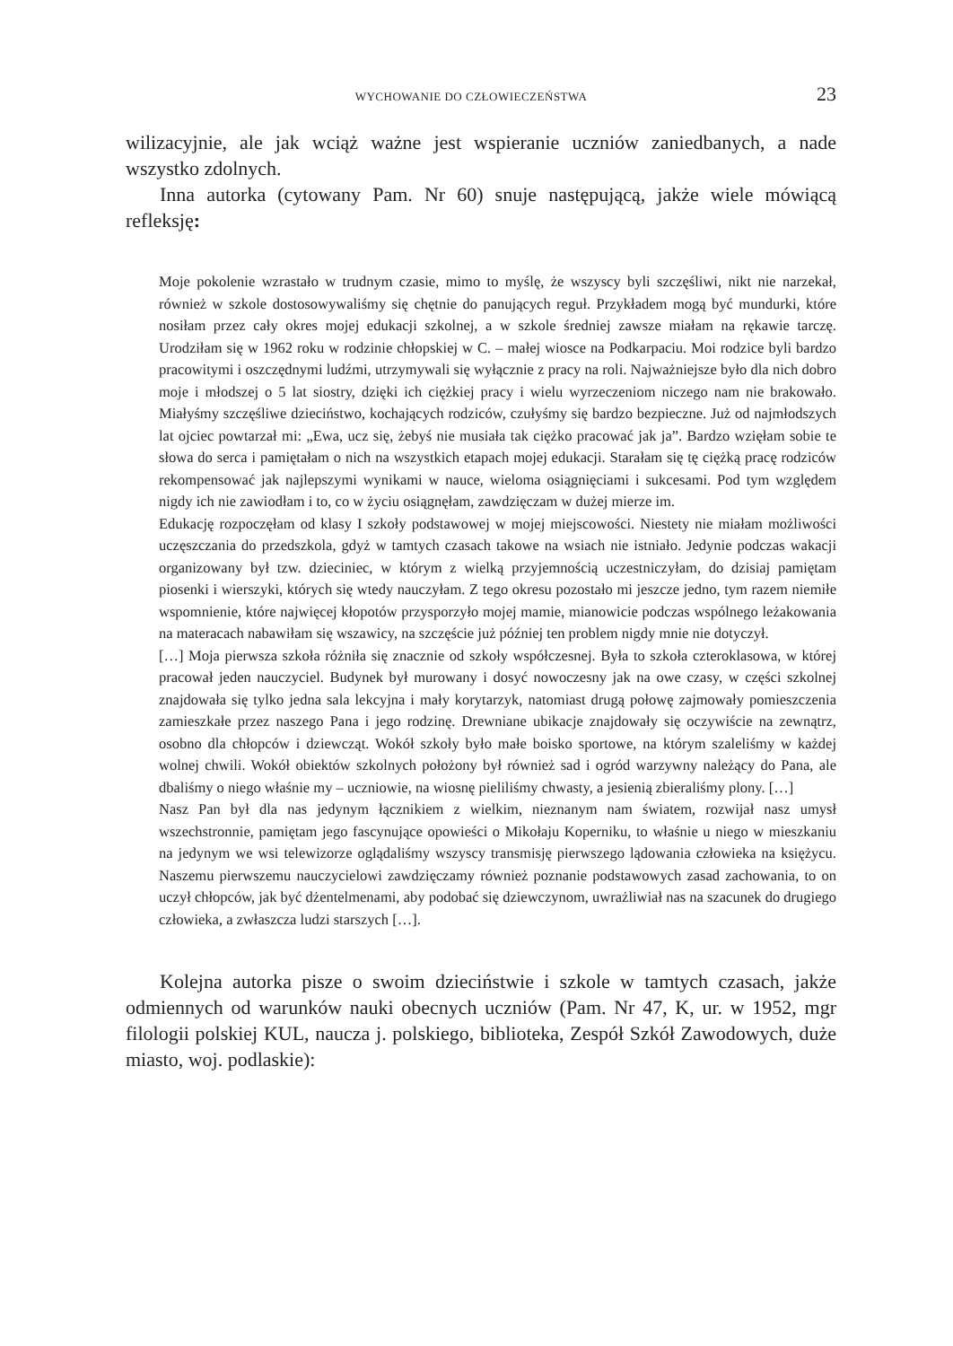WYCHOWANIE DO CZŁOWIECZEŃSTWA 23
wilizacyjnie, ale jak wciąż ważne jest wspieranie uczniów zaniedbanych, a nade wszystko zdolnych.
Inna autorka (cytowany Pam. Nr 60) snuje następującą, jakże wiele mówiącą refleksję:
Moje pokolenie wzrastało w trudnym czasie, mimo to myślę, że wszyscy byli szczęśliwi, nikt nie narzekał, również w szkole dostosowywaliśmy się chętnie do panujących reguł. Przykładem mogą być mundurki, które nosiłam przez cały okres mojej edukacji szkolnej, a w szkole średniej zawsze miałam na rękawie tarczę. Urodziłam się w 1962 roku w rodzinie chłopskiej w C. – małej wiosce na Podkarpaciu. Moi rodzice byli bardzo pracowitymi i oszczędnymi ludźmi, utrzymywali się wyłącznie z pracy na roli. Najważniejsze było dla nich dobro moje i młodszej o 5 lat siostry, dzięki ich ciężkiej pracy i wielu wyrzeczeniom niczego nam nie brakowało. Miałyśmy szczęśliwe dzieciństwo, kochających rodziców, czułyśmy się bardzo bezpieczne. Już od najmłodszych lat ojciec powtarzał mi: „Ewa, ucz się, żebyś nie musiała tak ciężko pracować jak ja”. Bardzo wzięłam sobie te słowa do serca i pamiętałam o nich na wszystkich etapach mojej edukacji. Starałam się tę ciężką pracę rodziców rekompensować jak najlepszymi wynikami w nauce, wieloma osiągnięciami i sukcesami. Pod tym względem nigdy ich nie zawiodłam i to, co w życiu osiągnęłam, zawdzięczam w dużej mierze im.
Edukację rozpoczęłam od klasy I szkoły podstawowej w mojej miejscowości. Niestety nie miałam możliwości uczęszczania do przedszkola, gdyż w tamtych czasach takowe na wsiach nie istniało. Jedynie podczas wakacji organizowany był tzw. dzieciniec, w którym z wielką przyjemnością uczestniczyłam, do dzisiaj pamiętam piosenki i wierszyki, których się wtedy nauczyłam. Z tego okresu pozostało mi jeszcze jedno, tym razem niemiłe wspomnienie, które najwięcej kłopotów przysporzyło mojej mamie, mianowicie podczas wspólnego leżakowania na materacach nabawiłam się wszawicy, na szczęście już później ten problem nigdy mnie nie dotyczył.
[…] Moja pierwsza szkoła różniła się znacznie od szkoły współczesnej. Była to szkoła czteroklasowa, w której pracował jeden nauczyciel. Budynek był murowany i dosyć nowoczesny jak na owe czasy, w części szkolnej znajdowała się tylko jedna sala lekcyjna i mały korytarzyk, natomiast drugą połowę zajmowały pomieszczenia zamieszkałe przez naszego Pana i jego rodzinę. Drewniane ubikacje znajdowały się oczywiście na zewnątrz, osobno dla chłopców i dziewcząt. Wokół szkoły było małe boisko sportowe, na którym szaleliśmy w każdej wolnej chwili. Wokół obiektów szkolnych położony był również sad i ogród warzywny należący do Pana, ale dbaliśmy o niego właśnie my – uczniowie, na wiosnę pieliliśmy chwasty, a jesienią zbieraliśmy plony. […]
Nasz Pan był dla nas jedynym łącznikiem z wielkim, nieznanym nam światem, rozwijał nasz umysł wszechstronnie, pamiętam jego fascynujące opowieści o Mikołaju Koperniku, to właśnie u niego w mieszkaniu na jedynym we wsi telewizorze oglądaliśmy wszyscy transmisję pierwszego lądowania człowieka na księżycu. Naszemu pierwszemu nauczycielowi zawdzięczamy również poznanie podstawowych zasad zachowania, to on uczył chłopców, jak być dżentelmenami, aby podobać się dziewczynom, uwrażliwiał nas na szacunek do drugiego człowieka, a zwłaszcza ludzi starszych […].
Kolejna autorka pisze o swoim dzieciństwie i szkole w tamtych czasach, jakże odmiennych od warunków nauki obecnych uczniów (Pam. Nr 47, K, ur. w 1952, mgr filologii polskiej KUL, naucza j. polskiego, biblioteka, Zespół Szkół Zawodowych, duże miasto, woj. podlaskie):